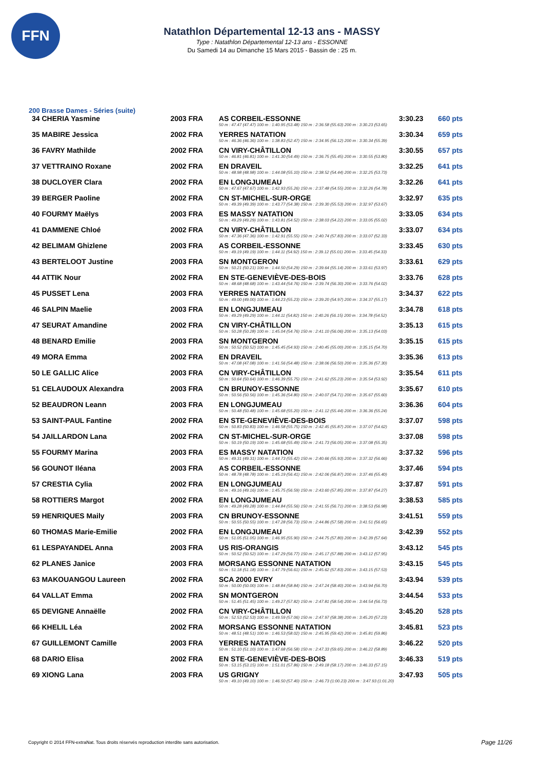FFN
Natathlon Départemental 12-13 ans - MASSY
Type : Natathlon Départemental 12-13 ans - ESSONNE
Du Samedi 14 au Dimanche 15 Mars 2015 - Bassin de : 25 m.
200 Brasse Dames - Séries (suite)
| 34 CHERIA Yasmine | 2003 FRA | AS CORBEIL-ESSONNE | 3:30.23 | 660 pts |
| | | 50 m : 47.47 (47.47) 100 m : 1:40.95 (53.48) 150 m : 2:36.58 (55.63) 200 m : 3:30.23 (53.65) | | |
| 35 MABIRE Jessica | 2002 FRA | YERRES NATATION | 3:30.34 | 659 pts |
| | | 50 m : 46.36 (46.36) 100 m : 1:38.83 (52.47) 150 m : 2:34.95 (56.12) 200 m : 3:30.34 (55.39) | | |
| 36 FAVRY Mathilde | 2002 FRA | CN VIRY-CHÂTILLON | 3:30.55 | 657 pts |
| | | 50 m : 46.81 (46.81) 100 m : 1:41.30 (54.49) 150 m : 2:36.75 (55.45) 200 m : 3:30.55 (53.80) | | |
| 37 VETTRAINO Roxane | 2002 FRA | EN DRAVEIL | 3:32.25 | 641 pts |
| | | 50 m : 48.98 (48.98) 100 m : 1:44.08 (55.10) 150 m : 2:38.52 (54.44) 200 m : 3:32.25 (53.73) | | |
| 38 DUCLOYER Clara | 2002 FRA | EN LONGJUMEAU | 3:32.26 | 641 pts |
| | | 50 m : 47.67 (47.67) 100 m : 1:42.93 (55.26) 150 m : 2:37.48 (54.55) 200 m : 3:32.26 (54.78) | | |
| 39 BERGER Paoline | 2002 FRA | CN ST-MICHEL-SUR-ORGE | 3:32.97 | 635 pts |
| | | 50 m : 49.39 (49.39) 100 m : 1:43.77 (54.38) 150 m : 2:39.30 (55.53) 200 m : 3:32.97 (53.67) | | |
| 40 FOURMY Maëlys | 2003 FRA | ES MASSY NATATION | 3:33.05 | 634 pts |
| | | 50 m : 49.29 (49.29) 100 m : 1:43.81 (54.52) 150 m : 2:38.03 (54.22) 200 m : 3:33.05 (55.02) | | |
| 41 DAMMENE Chloé | 2002 FRA | CN VIRY-CHÂTILLON | 3:33.07 | 634 pts |
| | | 50 m : 47.36 (47.36) 100 m : 1:42.91 (55.55) 150 m : 2:40.74 (57.83) 200 m : 3:33.07 (52.33) | | |
| 42 BELIMAM Ghizlene | 2003 FRA | AS CORBEIL-ESSONNE | 3:33.45 | 630 pts |
| | | 50 m : 49.19 (49.19) 100 m : 1:44.11 (54.92) 150 m : 2:39.12 (55.01) 200 m : 3:33.45 (54.33) | | |
| 43 BERTELOOT Justine | 2003 FRA | SN MONTGERON | 3:33.61 | 629 pts |
| | | 50 m : 50.21 (50.21) 100 m : 1:44.50 (54.29) 150 m : 2:39.64 (55.14) 200 m : 3:33.61 (53.97) | | |
| 44 ATTIK Nour | 2002 FRA | EN STE-GENEVIÈVE-DES-BOIS | 3:33.76 | 628 pts |
| | | 50 m : 48.68 (48.68) 100 m : 1:43.44 (54.76) 150 m : 2:39.74 (56.30) 200 m : 3:33.76 (54.02) | | |
| 45 PUSSET Lena | 2003 FRA | YERRES NATATION | 3:34.37 | 622 pts |
| | | 50 m : 49.00 (49.00) 100 m : 1:44.23 (55.23) 150 m : 2:39.20 (54.97) 200 m : 3:34.37 (55.17) | | |
| 46 SALPIN Maelie | 2003 FRA | EN LONGJUMEAU | 3:34.78 | 618 pts |
| | | 50 m : 49.29 (49.29) 100 m : 1:44.11 (54.82) 150 m : 2:40.26 (56.15) 200 m : 3:34.78 (54.52) | | |
| 47 SEURAT Amandine | 2002 FRA | CN VIRY-CHÂTILLON | 3:35.13 | 615 pts |
| | | 50 m : 50.28 (50.28) 100 m : 1:45.04 (54.76) 150 m : 2:41.10 (56.06) 200 m : 3:35.13 (54.03) | | |
| 48 BENARD Emilie | 2003 FRA | SN MONTGERON | 3:35.15 | 615 pts |
| | | 50 m : 50.52 (50.52) 100 m : 1:45.45 (54.93) 150 m : 2:40.45 (55.00) 200 m : 3:35.15 (54.70) | | |
| 49 MORA Emma | 2002 FRA | EN DRAVEIL | 3:35.36 | 613 pts |
| | | 50 m : 47.08 (47.08) 100 m : 1:41.56 (54.48) 150 m : 2:38.06 (56.50) 200 m : 3:35.36 (57.30) | | |
| 50 LE GALLIC Alice | 2003 FRA | CN VIRY-CHÂTILLON | 3:35.54 | 611 pts |
| | | 50 m : 50.64 (50.64) 100 m : 1:46.39 (55.75) 150 m : 2:41.62 (55.23) 200 m : 3:35.54 (53.92) | | |
| 51 CELAUDOUX Alexandra | 2003 FRA | CN BRUNOY-ESSONNE | 3:35.67 | 610 pts |
| | | 50 m : 50.56 (50.56) 100 m : 1:45.36 (54.80) 150 m : 2:40.07 (54.71) 200 m : 3:35.67 (55.60) | | |
| 52 BEAUDRON Leann | 2003 FRA | EN LONGJUMEAU | 3:36.36 | 604 pts |
| | | 50 m : 50.48 (50.48) 100 m : 1:45.68 (55.20) 150 m : 2:41.12 (55.44) 200 m : 3:36.36 (55.24) | | |
| 53 SAINT-PAUL Fantine | 2002 FRA | EN STE-GENEVIÈVE-DES-BOIS | 3:37.07 | 598 pts |
| | | 50 m : 50.83 (50.83) 100 m : 1:46.58 (55.75) 150 m : 2:42.45 (55.87) 200 m : 3:37.07 (54.62) | | |
| 54 JAILLARDON Lana | 2002 FRA | CN ST-MICHEL-SUR-ORGE | 3:37.08 | 598 pts |
| | | 50 m : 50.19 (50.19) 100 m : 1:45.68 (55.49) 150 m : 2:41.73 (56.05) 200 m : 3:37.08 (55.35) | | |
| 55 FOURMY Marina | 2003 FRA | ES MASSY NATATION | 3:37.32 | 596 pts |
| | | 50 m : 49.31 (49.31) 100 m : 1:44.73 (55.42) 150 m : 2:40.66 (55.93) 200 m : 3:37.32 (56.66) | | |
| 56 GOUNOT Iléana | 2003 FRA | AS CORBEIL-ESSONNE | 3:37.46 | 594 pts |
| | | 50 m : 48.78 (48.78) 100 m : 1:45.19 (56.41) 150 m : 2:42.06 (56.87) 200 m : 3:37.46 (55.40) | | |
| 57 CRESTIA Cylia | 2002 FRA | EN LONGJUMEAU | 3:37.87 | 591 pts |
| | | 50 m : 49.16 (49.16) 100 m : 1:45.75 (56.59) 150 m : 2:43.60 (57.85) 200 m : 3:37.87 (54.27) | | |
| 58 ROTTIERS Margot | 2002 FRA | EN LONGJUMEAU | 3:38.53 | 585 pts |
| | | 50 m : 49.28 (49.28) 100 m : 1:44.84 (55.56) 150 m : 2:41.55 (56.71) 200 m : 3:38.53 (56.98) | | |
| 59 HENRIQUES Maily | 2003 FRA | CN BRUNOY-ESSONNE | 3:41.51 | 559 pts |
| | | 50 m : 50.55 (50.55) 100 m : 1:47.28 (56.73) 150 m : 2:44.86 (57.58) 200 m : 3:41.51 (56.65) | | |
| 60 THOMAS Marie-Emilie | 2002 FRA | EN LONGJUMEAU | 3:42.39 | 552 pts |
| | | 50 m : 51.05 (51.05) 100 m : 1:46.95 (55.90) 150 m : 2:44.75 (57.80) 200 m : 3:42.39 (57.64) | | |
| 61 LESPAYANDEL Anna | 2003 FRA | US RIS-ORANGIS | 3:43.12 | 545 pts |
| | | 50 m : 50.52 (50.52) 100 m : 1:47.29 (56.77) 150 m : 2:45.17 (57.88) 200 m : 3:43.12 (57.95) | | |
| 62 PLANES Janice | 2003 FRA | MORSANG ESSONNE NATATION | 3:43.15 | 545 pts |
| | | 50 m : 51.18 (51.18) 100 m : 1:47.79 (56.61) 150 m : 2:45.62 (57.83) 200 m : 3:43.15 (57.53) | | |
| 63 MAKOUANGOU Laureen | 2002 FRA | SCA 2000 EVRY | 3:43.94 | 539 pts |
| | | 50 m : 50.00 (50.00) 100 m : 1:48.84 (58.84) 150 m : 2:47.24 (58.40) 200 m : 3:43.94 (56.70) | | |
| 64 VALLAT Emma | 2002 FRA | SN MONTGERON | 3:44.54 | 533 pts |
| | | 50 m : 51.45 (51.45) 100 m : 1:49.27 (57.82) 150 m : 2:47.81 (58.54) 200 m : 3:44.54 (56.73) | | |
| 65 DEVIGNE Annaëlle | 2002 FRA | CN VIRY-CHÂTILLON | 3:45.20 | 528 pts |
| | | 50 m : 52.53 (52.53) 100 m : 1:49.59 (57.06) 150 m : 2:47.97 (58.38) 200 m : 3:45.20 (57.23) | | |
| 66 KHELIL Léa | 2002 FRA | MORSANG ESSONNE NATATION | 3:45.81 | 523 pts |
| | | 50 m : 48.51 (48.51) 100 m : 1:46.53 (58.02) 150 m : 2:45.95 (59.42) 200 m : 3:45.81 (59.86) | | |
| 67 GUILLEMONT Camille | 2003 FRA | YERRES NATATION | 3:46.22 | 520 pts |
| | | 50 m : 51.10 (51.10) 100 m : 1:47.68 (56.58) 150 m : 2:47.33 (59.65) 200 m : 3:46.22 (58.89) | | |
| 68 DARIO Elisa | 2002 FRA | EN STE-GENEVIÈVE-DES-BOIS | 3:46.33 | 519 pts |
| | | 50 m : 53.15 (53.15) 100 m : 1:51.01 (57.86) 150 m : 2:49.18 (58.17) 200 m : 3:46.33 (57.15) | | |
| 69 XIONG Lana | 2003 FRA | US GRIGNY | 3:47.93 | 505 pts |
| | | 50 m : 49.10 (49.10) 100 m : 1:46.50 (57.40) 150 m : 2:46.73 (1:00.23) 200 m : 3:47.93 (1:01.20) | | |
Copyright © 2014 FFN-extraNat. Tous droits réservés reproduction interdite sans autorisation.
Page 11/26